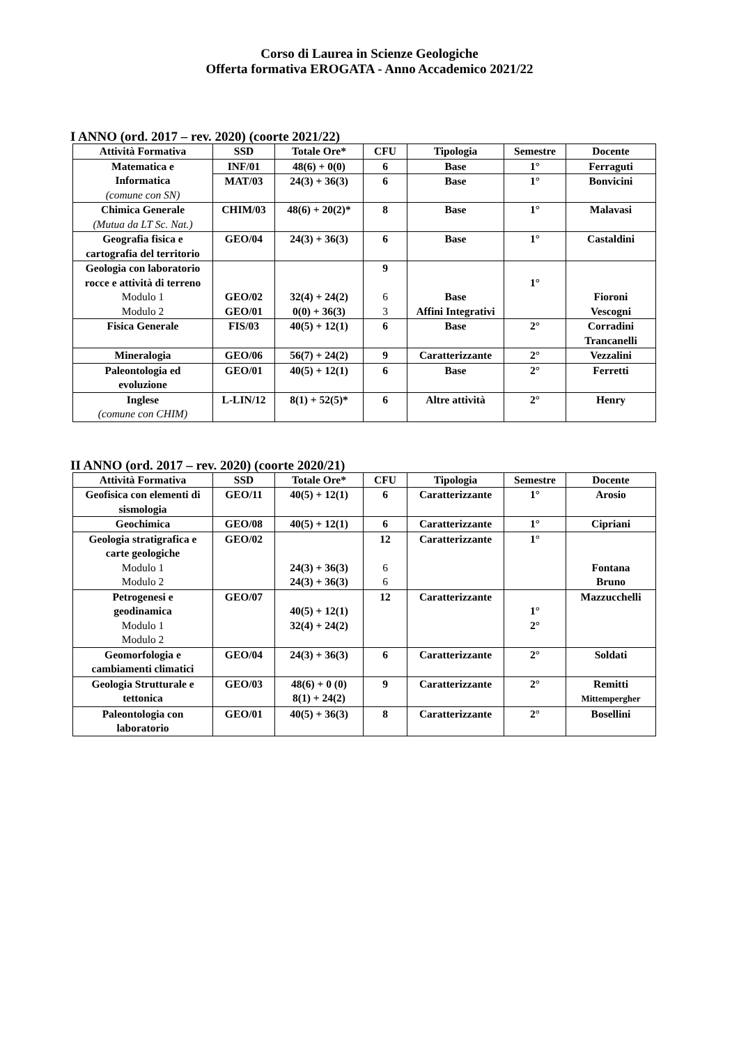Corso di Laurea in Scienze Geologiche
Offerta formativa EROGATA - Anno Accademico 2021/22
I ANNO (ord. 2017 – rev. 2020) (coorte 2021/22)
| Attività Formativa | SSD | Totale Ore* | CFU | Tipologia | Semestre | Docente |
| --- | --- | --- | --- | --- | --- | --- |
| Matematica e Informatica (comune con SN) | INF/01 | 48(6) + 0(0) | 6 | Base | 1° | Ferraguti |
| | MAT/03 | 24(3) + 36(3) | 6 | Base | 1° | Bonvicini |
| Chimica Generale (Mutua da LT Sc. Nat.) | CHIM/03 | 48(6) + 20(2)* | 8 | Base | 1° | Malavasi |
| Geografia fisica e cartografia del territorio | GEO/04 | 24(3) + 36(3) | 6 | Base | 1° | Castaldini |
| Geologia con laboratorio rocce e attività di terreno Modulo 1 Modulo 2 | GEO/02 GEO/01 | 32(4) + 24(2) 0(0) + 36(3) | 9 6 3 | Base Affini Integrativi | 1° | Fioroni Vescogni |
| Fisica Generale | FIS/03 | 40(5) + 12(1) | 6 | Base | 2° | Corradini Trancanelli |
| Mineralogia | GEO/06 | 56(7) + 24(2) | 9 | Caratterizzante | 2° | Vezzalini |
| Paleontologia ed evoluzione | GEO/01 | 40(5) + 12(1) | 6 | Base | 2° | Ferretti |
| Inglese (comune con CHIM) | L-LIN/12 | 8(1) + 52(5)* | 6 | Altre attività | 2° | Henry |
II ANNO (ord. 2017 – rev. 2020) (coorte 2020/21)
| Attività Formativa | SSD | Totale Ore* | CFU | Tipologia | Semestre | Docente |
| --- | --- | --- | --- | --- | --- | --- |
| Geofisica con elementi di sismologia | GEO/11 | 40(5) + 12(1) | 6 | Caratterizzante | 1° | Arosio |
| Geochimica | GEO/08 | 40(5) + 12(1) | 6 | Caratterizzante | 1° | Cipriani |
| Geologia stratigrafica e carte geologiche Modulo 1 Modulo 2 | GEO/02 | 24(3) + 36(3) 24(3) + 36(3) | 12 6 6 | Caratterizzante | 1° | Fontana Bruno |
| Petrogenesi e geodinamica Modulo 1 Modulo 2 | GEO/07 | 40(5) + 12(1) 32(4) + 24(2) | 12 | Caratterizzante | 1° 2° | Mazzucchelli |
| Geomorfologia e cambiamenti climatici | GEO/04 | 24(3) + 36(3) | 6 | Caratterizzante | 2° | Soldati |
| Geologia Strutturale e tettonica | GEO/03 | 48(6) + 0 (0) 8(1) + 24(2) | 9 | Caratterizzante | 2° | Remitti Mittempergher |
| Paleontologia con laboratorio | GEO/01 | 40(5) + 36(3) | 8 | Caratterizzante | 2° | Bosellini |